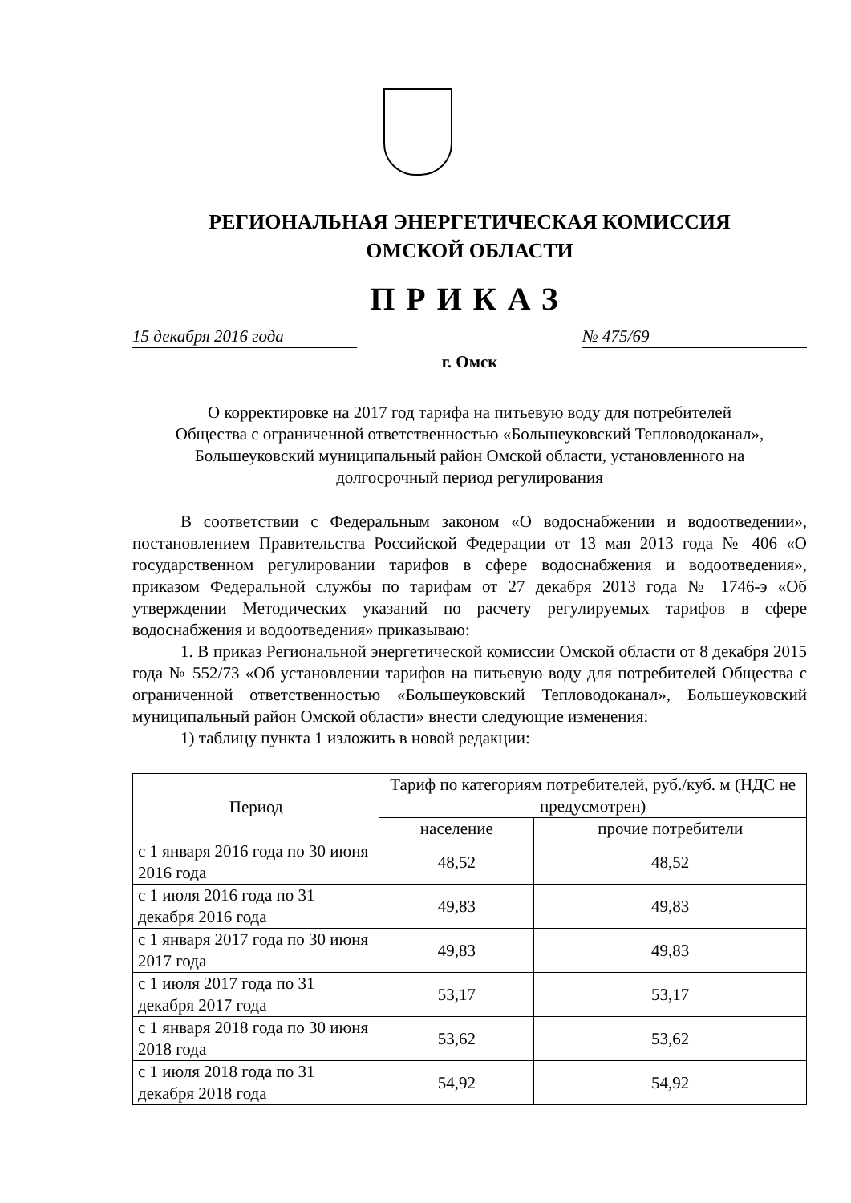РЕГИОНАЛЬНАЯ ЭНЕРГЕТИЧЕСКАЯ КОМИССИЯ
ОМСКОЙ ОБЛАСТИ
ПРИКАЗ
15 декабря 2016 года № 475/69
г. Омск
О корректировке на 2017 год тарифа на питьевую воду для потребителей Общества с ограниченной ответственностью «Большеуковский Тепловодоканал», Большеуковский муниципальный район Омской области, установленного на долгосрочный период регулирования
В соответствии с Федеральным законом «О водоснабжении и водоотведении», постановлением Правительства Российской Федерации от 13 мая 2013 года № 406 «О государственном регулировании тарифов в сфере водоснабжения и водоотведения», приказом Федеральной службы по тарифам от 27 декабря 2013 года № 1746-э «Об утверждении Методических указаний по расчету регулируемых тарифов в сфере водоснабжения и водоотведения» приказываю:
1. В приказ Региональной энергетической комиссии Омской области от 8 декабря 2015 года № 552/73 «Об установлении тарифов на питьевую воду для потребителей Общества с ограниченной ответственностью «Большеуковский Тепловодоканал», Большеуковский муниципальный район Омской области» внести следующие изменения:
1) таблицу пункта 1 изложить в новой редакции:
| Период | Тариф по категориям потребителей, руб./куб. м (НДС не предусмотрен) | |
| --- | --- | --- |
| | население | прочие потребители |
| с 1 января 2016 года по 30 июня 2016 года | 48,52 | 48,52 |
| с 1 июля 2016 года по 31 декабря 2016 года | 49,83 | 49,83 |
| с 1 января 2017 года по 30 июня 2017 года | 49,83 | 49,83 |
| с 1 июля 2017 года по 31 декабря 2017 года | 53,17 | 53,17 |
| с 1 января 2018 года по 30 июня 2018 года | 53,62 | 53,62 |
| с 1 июля 2018 года по 31 декабря 2018 года | 54,92 | 54,92 |